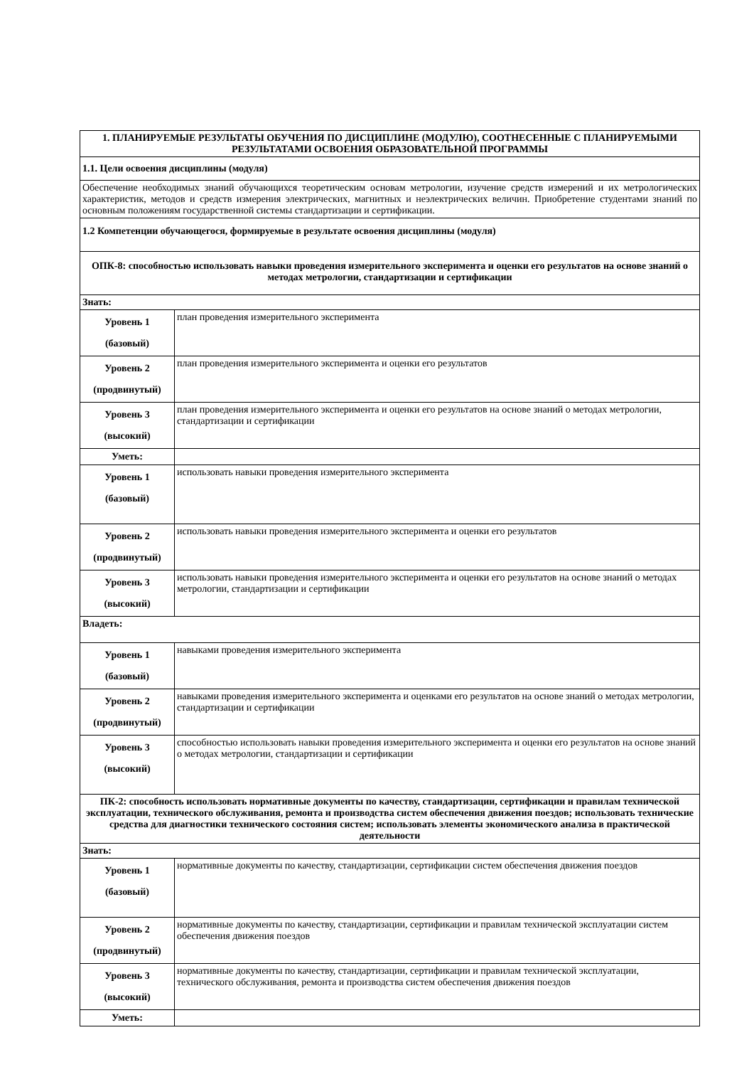| 1. ПЛАНИРУЕМЫЕ РЕЗУЛЬТАТЫ ОБУЧЕНИЯ ПО ДИСЦИПЛИНЕ (МОДУЛЮ), СООТНЕСЕННЫЕ С ПЛАНИРУЕМЫМИ РЕЗУЛЬТАТАМИ ОСВОЕНИЯ ОБРАЗОВАТЕЛЬНОЙ ПРОГРАММЫ | |
| 1.1. Цели освоения дисциплины (модуля) | |
| Обеспечение необходимых знаний обучающихся теоретическим основам метрологии, изучение средств измерений и их метрологических характеристик, методов и средств измерения электрических, магнитных и неэлектрических величин. Приобретение студентами знаний по основным положениям государственной системы стандартизации и сертификации. | |
| 1.2 Компетенции обучающегося, формируемые в результате освоения дисциплины (модуля) | |
| ОПК-8: способностью использовать навыки проведения измерительного эксперимента и оценки его результатов на основе знаний о методах метрологии, стандартизации и сертификации | |
| Знать: | |
| Уровень 1 (базовый) | план проведения измерительного эксперимента |
| Уровень 2 (продвинутый) | план проведения измерительного эксперимента и оценки его результатов |
| Уровень 3 (высокий) | план проведения измерительного эксперимента и оценки его результатов на основе знаний о методах метрологии, стандартизации и сертификации |
| Уметь: | |
| Уровень 1 (базовый) | использовать навыки проведения измерительного эксперимента |
| Уровень 2 (продвинутый) | использовать навыки проведения измерительного эксперимента и оценки его результатов |
| Уровень 3 (высокий) | использовать навыки проведения измерительного эксперимента и оценки его результатов на основе знаний о методах метрологии, стандартизации и сертификации |
| Владеть: | |
| Уровень 1 (базовый) | навыками проведения измерительного эксперимента |
| Уровень 2 (продвинутый) | навыками проведения измерительного эксперимента и оценками его результатов на основе знаний о методах метрологии, стандартизации и сертификации |
| Уровень 3 (высокий) | способностью использовать навыки проведения измерительного эксперимента и оценки его результатов на основе знаний о методах метрологии, стандартизации и сертификации |
| ПК-2: способность использовать нормативные документы по качеству, стандартизации, сертификации и правилам технической эксплуатации, технического обслуживания, ремонта и производства систем обеспечения движения поездов; использовать технические средства для диагностики технического состояния систем; использовать элементы экономического анализа в практической деятельности | |
| Знать: | |
| Уровень 1 (базовый) | нормативные документы по качеству, стандартизации, сертификации систем обеспечения движения поездов |
| Уровень 2 (продвинутый) | нормативные документы по качеству, стандартизации, сертификации и правилам технической эксплуатации систем обеспечения движения поездов |
| Уровень 3 (высокий) | нормативные документы по качеству, стандартизации, сертификации и правилам технической эксплуатации, технического обслуживания, ремонта и производства систем обеспечения движения поездов |
| Уметь: | |